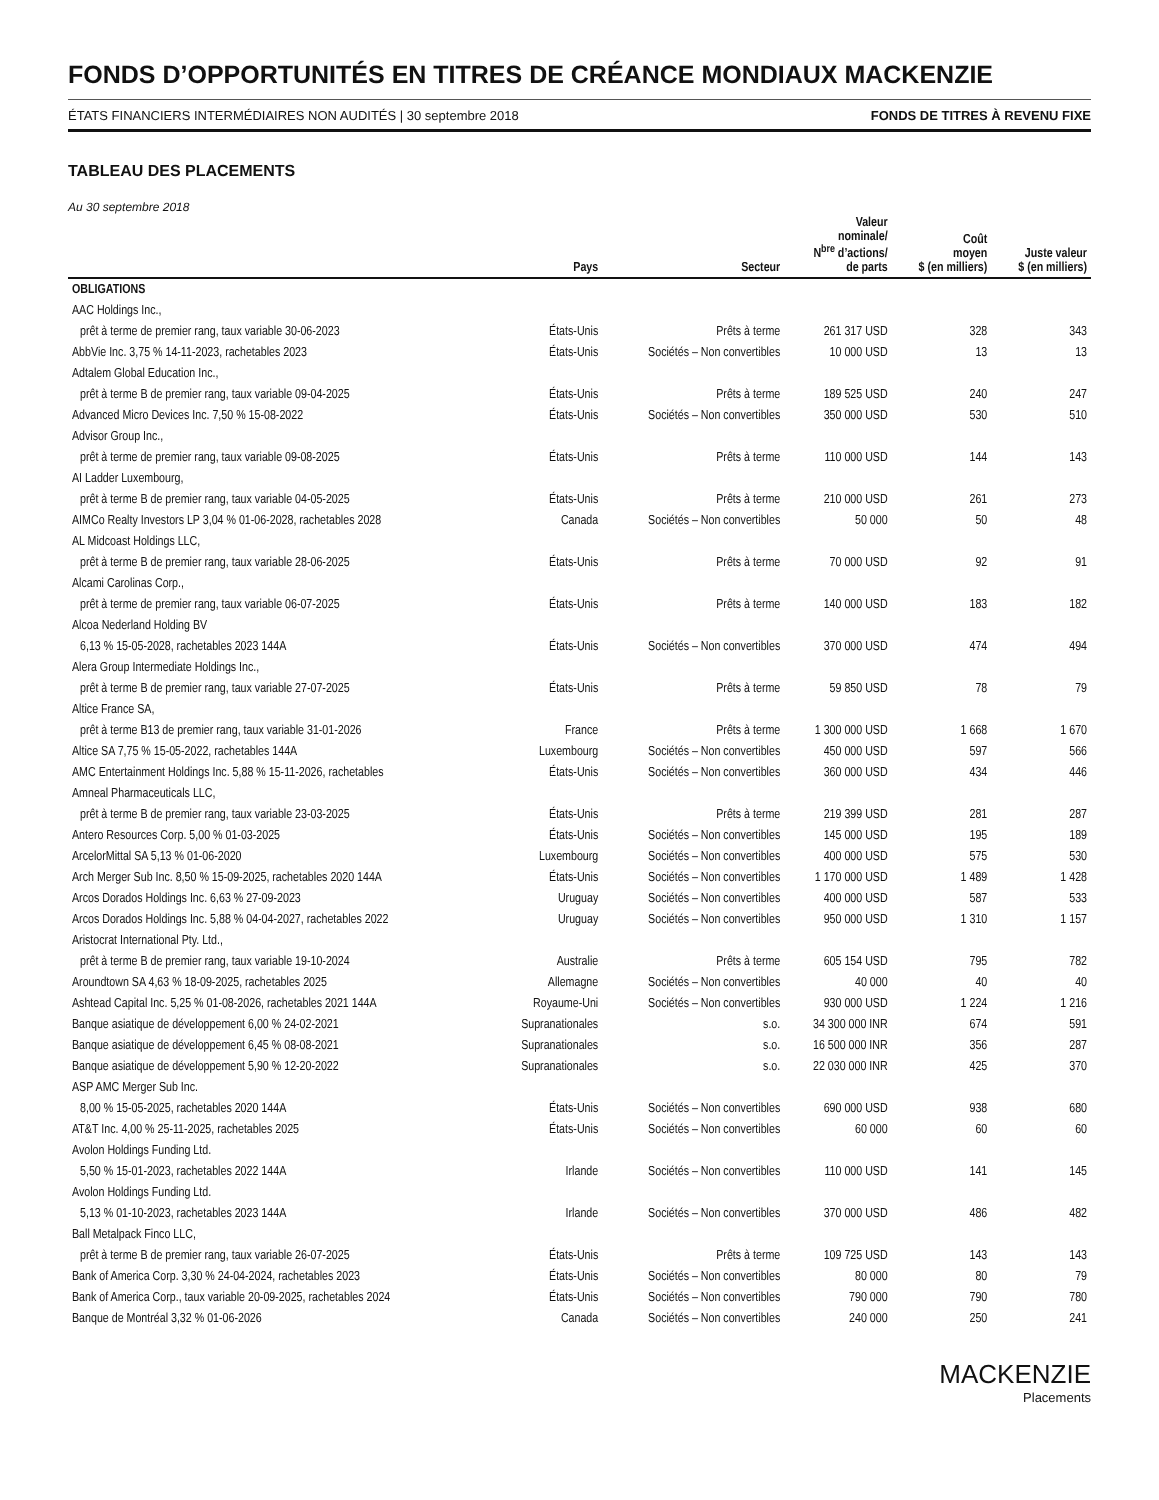FONDS D’OPPORTUNITÉS EN TITRES DE CRÉANCE MONDIAUX MACKENZIE
ÉTATS FINANCIERS INTERMÉDIAIRES NON AUDITÉS | 30 septembre 2018 FONDS DE TITRES À REVENU FIXE
TABLEAU DES PLACEMENTS
Au 30 septembre 2018
| | Pays | Secteur | Valeur nominale/ N<sup>bre</sup> d’actions/ de parts | Coût moyen $ (en milliers) | Juste valeur $ (en milliers) |
| --- | --- | --- | --- | --- | --- |
| OBLIGATIONS | | | | | |
| AAC Holdings Inc., | | | | | |
| prêt à terme de premier rang, taux variable 30-06-2023 | États-Unis | Prêts à terme | 261 317 USD | 328 | 343 |
| AbbVie Inc. 3,75 % 14-11-2023, rachetables 2023 | États-Unis | Sociétés – Non convertibles | 10 000 USD | 13 | 13 |
| Adtalem Global Education Inc., | | | | | |
| prêt à terme B de premier rang, taux variable 09-04-2025 | États-Unis | Prêts à terme | 189 525 USD | 240 | 247 |
| Advanced Micro Devices Inc. 7,50 % 15-08-2022 | États-Unis | Sociétés – Non convertibles | 350 000 USD | 530 | 510 |
| Advisor Group Inc., | | | | | |
| prêt à terme de premier rang, taux variable 09-08-2025 | États-Unis | Prêts à terme | 110 000 USD | 144 | 143 |
| AI Ladder Luxembourg, | | | | | |
| prêt à terme B de premier rang, taux variable 04-05-2025 | États-Unis | Prêts à terme | 210 000 USD | 261 | 273 |
| AIMCo Realty Investors LP 3,04 % 01-06-2028, rachetables 2028 | Canada | Sociétés – Non convertibles | 50 000 | 50 | 48 |
| AL Midcoast Holdings LLC, | | | | | |
| prêt à terme B de premier rang, taux variable 28-06-2025 | États-Unis | Prêts à terme | 70 000 USD | 92 | 91 |
| Alcami Carolinas Corp., | | | | | |
| prêt à terme de premier rang, taux variable 06-07-2025 | États-Unis | Prêts à terme | 140 000 USD | 183 | 182 |
| Alcoa Nederland Holding BV | | | | | |
| 6,13 % 15-05-2028, rachetables 2023 144A | États-Unis | Sociétés – Non convertibles | 370 000 USD | 474 | 494 |
| Alera Group Intermediate Holdings Inc., | | | | | |
| prêt à terme B de premier rang, taux variable 27-07-2025 | États-Unis | Prêts à terme | 59 850 USD | 78 | 79 |
| Altice France SA, | | | | | |
| prêt à terme B13 de premier rang, taux variable 31-01-2026 | France | Prêts à terme | 1 300 000 USD | 1 668 | 1 670 |
| Altice SA 7,75 % 15-05-2022, rachetables 144A | Luxembourg | Sociétés – Non convertibles | 450 000 USD | 597 | 566 |
| AMC Entertainment Holdings Inc. 5,88 % 15-11-2026, rachetables | États-Unis | Sociétés – Non convertibles | 360 000 USD | 434 | 446 |
| Amneal Pharmaceuticals LLC, | | | | | |
| prêt à terme B de premier rang, taux variable 23-03-2025 | États-Unis | Prêts à terme | 219 399 USD | 281 | 287 |
| Antero Resources Corp. 5,00 % 01-03-2025 | États-Unis | Sociétés – Non convertibles | 145 000 USD | 195 | 189 |
| ArcelorMittal SA 5,13 % 01-06-2020 | Luxembourg | Sociétés – Non convertibles | 400 000 USD | 575 | 530 |
| Arch Merger Sub Inc. 8,50 % 15-09-2025, rachetables 2020 144A | États-Unis | Sociétés – Non convertibles | 1 170 000 USD | 1 489 | 1 428 |
| Arcos Dorados Holdings Inc. 6,63 % 27-09-2023 | Uruguay | Sociétés – Non convertibles | 400 000 USD | 587 | 533 |
| Arcos Dorados Holdings Inc. 5,88 % 04-04-2027, rachetables 2022 | Uruguay | Sociétés – Non convertibles | 950 000 USD | 1 310 | 1 157 |
| Aristocrat International Pty. Ltd., | | | | | |
| prêt à terme B de premier rang, taux variable 19-10-2024 | Australie | Prêts à terme | 605 154 USD | 795 | 782 |
| Aroundtown SA 4,63 % 18-09-2025, rachetables 2025 | Allemagne | Sociétés – Non convertibles | 40 000 | 40 | 40 |
| Ashtead Capital Inc. 5,25 % 01-08-2026, rachetables 2021 144A | Royaume-Uni | Sociétés – Non convertibles | 930 000 USD | 1 224 | 1 216 |
| Banque asiatique de développement 6,00 % 24-02-2021 | Supranationales | s.o. | 34 300 000 INR | 674 | 591 |
| Banque asiatique de développement 6,45 % 08-08-2021 | Supranationales | s.o. | 16 500 000 INR | 356 | 287 |
| Banque asiatique de développement 5,90 % 12-20-2022 | Supranationales | s.o. | 22 030 000 INR | 425 | 370 |
| ASP AMC Merger Sub Inc. | | | | | |
| 8,00 % 15-05-2025, rachetables 2020 144A | États-Unis | Sociétés – Non convertibles | 690 000 USD | 938 | 680 |
| AT&T Inc. 4,00 % 25-11-2025, rachetables 2025 | États-Unis | Sociétés – Non convertibles | 60 000 | 60 | 60 |
| Avolon Holdings Funding Ltd. | | | | | |
| 5,50 % 15-01-2023, rachetables 2022 144A | Irlande | Sociétés – Non convertibles | 110 000 USD | 141 | 145 |
| Avolon Holdings Funding Ltd. | | | | | |
| 5,13 % 01-10-2023, rachetables 2023 144A | Irlande | Sociétés – Non convertibles | 370 000 USD | 486 | 482 |
| Ball Metalpack Finco LLC, | | | | | |
| prêt à terme B de premier rang, taux variable 26-07-2025 | États-Unis | Prêts à terme | 109 725 USD | 143 | 143 |
| Bank of America Corp. 3,30 % 24-04-2024, rachetables 2023 | États-Unis | Sociétés – Non convertibles | 80 000 | 80 | 79 |
| Bank of America Corp., taux variable 20-09-2025, rachetables 2024 | États-Unis | Sociétés – Non convertibles | 790 000 | 790 | 780 |
| Banque de Montréal 3,32 % 01-06-2026 | Canada | Sociétés – Non convertibles | 240 000 | 250 | 241 |
MACKENZIE
Placements